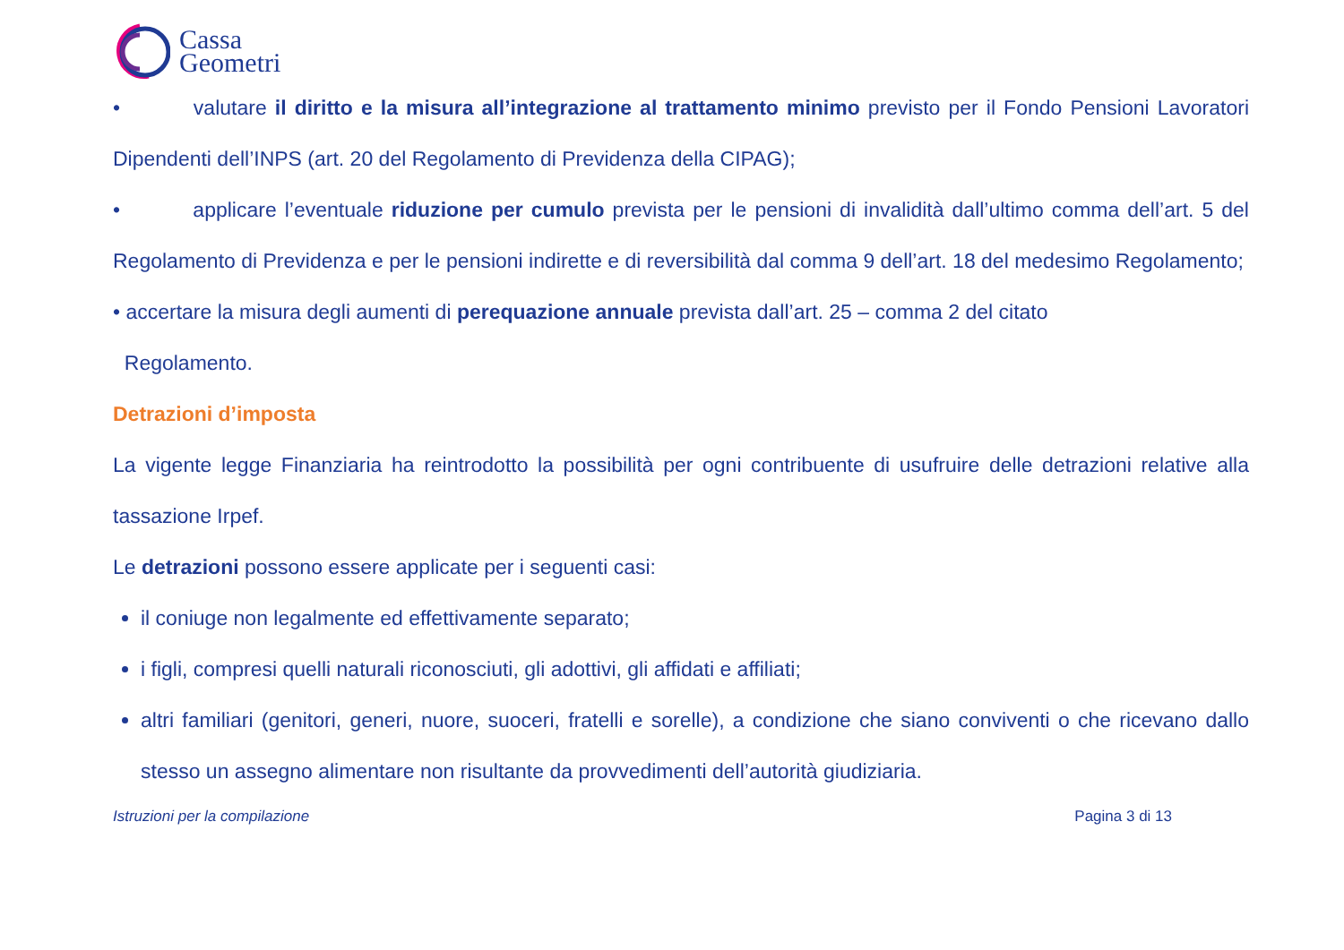Cassa
Geometri
• valutare il diritto e la misura all’integrazione al trattamento minimo previsto per il Fondo Pensioni Lavoratori Dipendenti dell’INPS (art. 20 del Regolamento di Previdenza della CIPAG);
• applicare l’eventuale riduzione per cumulo prevista per le pensioni di invalidità dall’ultimo comma dell’art. 5 del Regolamento di Previdenza e per le pensioni indirette e di reversibilità dal comma 9 dell’art. 18 del medesimo Regolamento;
• accertare la misura degli aumenti di perequazione annuale prevista dall’art. 25 – comma 2 del citato
Regolamento.
Detrazioni d’imposta
La vigente legge Finanziaria ha reintrodotto la possibilità per ogni contribuente di usufruire delle detrazioni relative alla tassazione Irpef.
Le detrazioni possono essere applicate per i seguenti casi:
il coniuge non legalmente ed effettivamente separato;
i figli, compresi quelli naturali riconosciuti, gli adottivi, gli affidati e affiliati;
altri familiari (genitori, generi, nuore, suoceri, fratelli e sorelle), a condizione che siano conviventi o che ricevano dallo stesso un assegno alimentare non risultante da provvedimenti dell’autorità giudiziaria.
Istruzioni per la compilazione Pagina 3 di 13